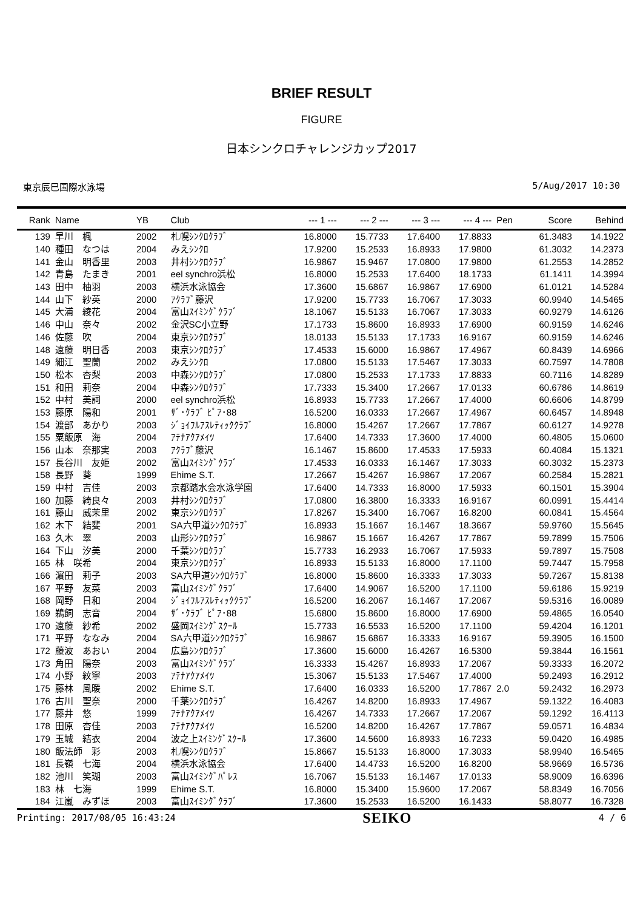BRIEF RESULT
FIGURE
日本シンクロチャレンジカップ2017
東京辰巳国際水泳場 5/Aug/2017 10:30
| Rank | Name | YB | Club | --- 1 --- | --- 2 --- | --- 3 --- | --- 4 --- | Pen | Score | Behind |
| --- | --- | --- | --- | --- | --- | --- | --- | --- | --- | --- |
| 139 | 早川 楓 | 2002 | 札幌ｼﾝｸﾛｸﾗﾌﾞ | 16.8000 | 15.7733 | 17.6400 | 17.8833 | | 61.3483 | 14.1922 |
| 140 | 種田 なつは | 2004 | みえｼﾝｸﾛ | 17.9200 | 15.2533 | 16.8933 | 17.9800 | | 61.3032 | 14.2373 |
| 141 | 金山 明香里 | 2003 | 井村ｼﾝｸﾛｸﾗﾌﾞ | 16.9867 | 15.9467 | 17.0800 | 17.9800 | | 61.2553 | 14.2852 |
| 142 | 青島 たまき | 2001 | eel synchro浜松 | 16.8000 | 15.2533 | 17.6400 | 18.1733 | | 61.1411 | 14.3994 |
| 143 | 田中 柚羽 | 2003 | 横浜水泳協会 | 17.3600 | 15.6867 | 16.9867 | 17.6900 | | 61.0121 | 14.5284 |
| 144 | 山下 紗英 | 2000 | ｱｸﾗﾌﾞ藤沢 | 17.9200 | 15.7733 | 16.7067 | 17.3033 | | 60.9940 | 14.5465 |
| 145 | 大浦 綾花 | 2004 | 富山ｽｲﾐﾝｸﾞｸﾗﾌﾞ | 18.1067 | 15.5133 | 16.7067 | 17.3033 | | 60.9279 | 14.6126 |
| 146 | 中山 奈々 | 2002 | 金沢SC小立野 | 17.1733 | 15.8600 | 16.8933 | 17.6900 | | 60.9159 | 14.6246 |
| 146 | 佐藤 吹 | 2004 | 東京ｼﾝｸﾛｸﾗﾌﾞ | 18.0133 | 15.5133 | 17.1733 | 16.9167 | | 60.9159 | 14.6246 |
| 148 | 遠藤 明日香 | 2003 | 東京ｼﾝｸﾛｸﾗﾌﾞ | 17.4533 | 15.6000 | 16.9867 | 17.4967 | | 60.8439 | 14.6966 |
| 149 | 細江 聖蘭 | 2002 | みえｼﾝｸﾛ | 17.0800 | 15.5133 | 17.5467 | 17.3033 | | 60.7597 | 14.7808 |
| 150 | 松本 杏梨 | 2003 | 中森ｼﾝｸﾛｸﾗﾌﾞ | 17.0800 | 15.2533 | 17.1733 | 17.8833 | | 60.7116 | 14.8289 |
| 151 | 和田 莉奈 | 2004 | 中森ｼﾝｸﾛｸﾗﾌﾞ | 17.7333 | 15.3400 | 17.2667 | 17.0133 | | 60.6786 | 14.8619 |
| 152 | 中村 美詞 | 2000 | eel synchro浜松 | 16.8933 | 15.7733 | 17.2667 | 17.4000 | | 60.6606 | 14.8799 |
| 153 | 藤原 陽和 | 2001 | ｻﾞ･ｸﾗﾌﾞ ﾋﾟｱ･88 | 16.5200 | 16.0333 | 17.2667 | 17.4967 | | 60.6457 | 14.8948 |
| 154 | 渡部 あかり | 2003 | ｼﾞｮｲﾌﾙｱｽﾚﾃｨｯｸｸﾗﾌﾞ | 16.8000 | 15.4267 | 17.2667 | 17.7867 | | 60.6127 | 14.9278 |
| 155 | 粟飯原 海 | 2004 | ｱﾃﾅｱｸｱﾒｲﾂ | 17.6400 | 14.7333 | 17.3600 | 17.4000 | | 60.4805 | 15.0600 |
| 156 | 山本 奈那実 | 2003 | ｱｸﾗﾌﾞ藤沢 | 16.1467 | 15.8600 | 17.4533 | 17.5933 | | 60.4084 | 15.1321 |
| 157 | 長谷川 友姫 | 2002 | 富山ｽｲﾐﾝｸﾞｸﾗﾌﾞ | 17.4533 | 16.0333 | 16.1467 | 17.3033 | | 60.3032 | 15.2373 |
| 158 | 長野 葵 | 1999 | Ehime S.T. | 17.2667 | 15.4267 | 16.9867 | 17.2067 | | 60.2584 | 15.2821 |
| 159 | 中村 吉佳 | 2003 | 京都踏水会水泳学園 | 17.6400 | 14.7333 | 16.8000 | 17.5933 | | 60.1501 | 15.3904 |
| 160 | 加藤 綺良々 | 2003 | 井村ｼﾝｸﾛｸﾗﾌﾞ | 17.0800 | 16.3800 | 16.3333 | 16.9167 | | 60.0991 | 15.4414 |
| 161 | 藤山 威茉里 | 2002 | 東京ｼﾝｸﾛｸﾗﾌﾞ | 17.8267 | 15.3400 | 16.7067 | 16.8200 | | 60.0841 | 15.4564 |
| 162 | 木下 結斐 | 2001 | SA六甲道ｼﾝｸﾛｸﾗﾌﾞ | 16.8933 | 15.1667 | 16.1467 | 18.3667 | | 59.9760 | 15.5645 |
| 163 | 久木 翠 | 2003 | 山形ｼﾝｸﾛｸﾗﾌﾞ | 16.9867 | 15.1667 | 16.4267 | 17.7867 | | 59.7899 | 15.7506 |
| 164 | 下山 汐美 | 2000 | 千葉ｼﾝｸﾛｸﾗﾌﾞ | 15.7733 | 16.2933 | 16.7067 | 17.5933 | | 59.7897 | 15.7508 |
| 165 | 林 咲希 | 2004 | 東京ｼﾝｸﾛｸﾗﾌﾞ | 16.8933 | 15.5133 | 16.8000 | 17.1100 | | 59.7447 | 15.7958 |
| 166 | 濵田 莉子 | 2003 | SA六甲道ｼﾝｸﾛｸﾗﾌﾞ | 16.8000 | 15.8600 | 16.3333 | 17.3033 | | 59.7267 | 15.8138 |
| 167 | 平野 友菜 | 2003 | 富山ｽｲﾐﾝｸﾞｸﾗﾌﾞ | 17.6400 | 14.9067 | 16.5200 | 17.1100 | | 59.6186 | 15.9219 |
| 168 | 岡野 日和 | 2004 | ｼﾞｮｲﾌﾙｱｽﾚﾃｨｯｸｸﾗﾌﾞ | 16.5200 | 16.2067 | 16.1467 | 17.2067 | | 59.5316 | 16.0089 |
| 169 | 鵜飼 志音 | 2004 | ｻﾞ･ｸﾗﾌﾞ ﾋﾟｱ･88 | 15.6800 | 15.8600 | 16.8000 | 17.6900 | | 59.4865 | 16.0540 |
| 170 | 遠藤 紗希 | 2002 | 盛岡ｽｲﾐﾝｸﾞｽｸｰﾙ | 15.7733 | 16.5533 | 16.5200 | 17.1100 | | 59.4204 | 16.1201 |
| 171 | 平野 ななみ | 2004 | SA六甲道ｼﾝｸﾛｸﾗﾌﾞ | 16.9867 | 15.6867 | 16.3333 | 16.9167 | | 59.3905 | 16.1500 |
| 172 | 藤波 あおい | 2004 | 広島ｼﾝｸﾛｸﾗﾌﾞ | 17.3600 | 15.6000 | 16.4267 | 16.5300 | | 59.3844 | 16.1561 |
| 173 | 角田 陽奈 | 2003 | 富山ｽｲﾐﾝｸﾞｸﾗﾌﾞ | 16.3333 | 15.4267 | 16.8933 | 17.2067 | | 59.3333 | 16.2072 |
| 174 | 小野 紋寧 | 2003 | ｱﾃﾅｱｸｱﾒｲﾂ | 15.3067 | 15.5133 | 17.5467 | 17.4000 | | 59.2493 | 16.2912 |
| 175 | 藤林 風暖 | 2002 | Ehime S.T. | 17.6400 | 16.0333 | 16.5200 | 17.7867 | 2.0 | 59.2432 | 16.2973 |
| 176 | 古川 聖奈 | 2000 | 千葉ｼﾝｸﾛｸﾗﾌﾞ | 16.4267 | 14.8200 | 16.8933 | 17.4967 | | 59.1322 | 16.4083 |
| 177 | 藤井 悠 | 1999 | ｱﾃﾅｱｸｱﾒｲﾂ | 16.4267 | 14.7333 | 17.2667 | 17.2067 | | 59.1292 | 16.4113 |
| 178 | 田原 杏佳 | 2003 | ｱﾃﾅｱｸｱﾒｲﾂ | 16.5200 | 14.8200 | 16.4267 | 17.7867 | | 59.0571 | 16.4834 |
| 179 | 玉城 結衣 | 2004 | 波之上ｽｲﾐﾝｸﾞｽｸｰﾙ | 17.3600 | 14.5600 | 16.8933 | 16.7233 | | 59.0420 | 16.4985 |
| 180 | 飯法師 彩 | 2003 | 札幌ｼﾝｸﾛｸﾗﾌﾞ | 15.8667 | 15.5133 | 16.8000 | 17.3033 | | 58.9940 | 16.5465 |
| 181 | 長嶺 七海 | 2004 | 横浜水泳協会 | 17.6400 | 14.4733 | 16.5200 | 16.8200 | | 58.9669 | 16.5736 |
| 182 | 池川 笑瑚 | 2003 | 富山ｽｲﾐﾝｸﾞﾊﾟﾚｽ | 16.7067 | 15.5133 | 16.1467 | 17.0133 | | 58.9009 | 16.6396 |
| 183 | 林 七海 | 1999 | Ehime S.T. | 16.8000 | 15.3400 | 15.9600 | 17.2067 | | 58.8349 | 16.7056 |
| 184 | 江嵐 みずほ | 2003 | 富山ｽｲﾐﾝｸﾞｸﾗﾌﾞ | 17.3600 | 15.2533 | 16.5200 | 16.1433 | | 58.8077 | 16.7328 |
Printing: 2017/08/05 16:43:24 SEIKO 4 / 6